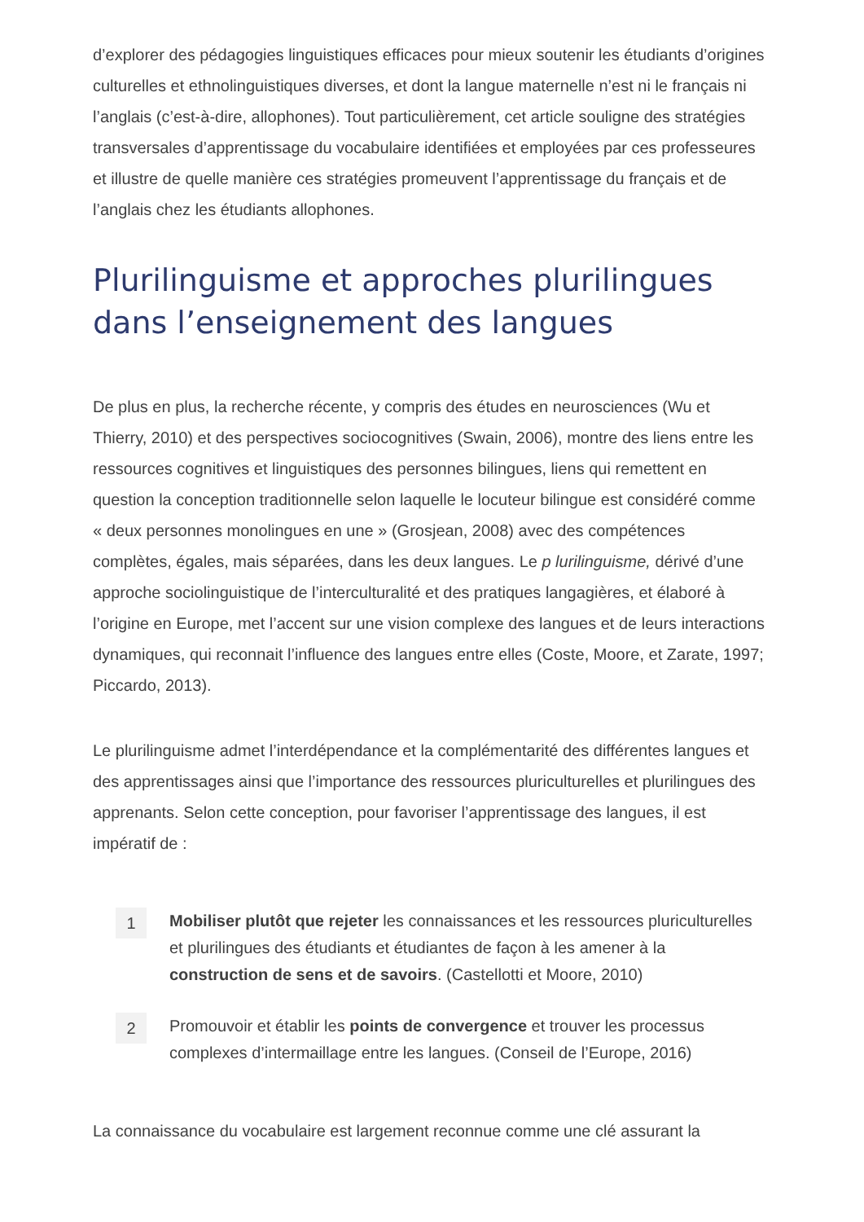d’explorer des pédagogies linguistiques efficaces pour mieux soutenir les étudiants d’origines culturelles et ethnolinguistiques diverses, et dont la langue maternelle n’est ni le français ni l’anglais (c’est-à-dire, allophones). Tout particulièrement, cet article souligne des stratégies transversales d’apprentissage du vocabulaire identifiées et employées par ces professeures et illustre de quelle manière ces stratégies promeuvent l’apprentissage du français et de l’anglais chez les étudiants allophones.
Plurilinguisme et approches plurilingues dans l’enseignement des langues
De plus en plus, la recherche récente, y compris des études en neurosciences (Wu et Thierry, 2010) et des perspectives sociocognitives (Swain, 2006), montre des liens entre les ressources cognitives et linguistiques des personnes bilingues, liens qui remettent en question la conception traditionnelle selon laquelle le locuteur bilingue est considéré comme « deux personnes monolingues en une » (Grosjean, 2008) avec des compétences complètes, égales, mais séparées, dans les deux langues. Le p lurilinguisme, dérivé d’une approche sociolinguistique de l’interculturalité et des pratiques langagières, et élaboré à l’origine en Europe, met l’accent sur une vision complexe des langues et de leurs interactions dynamiques, qui reconnait l’influence des langues entre elles (Coste, Moore, et Zarate, 1997; Piccardo, 2013).
Le plurilinguisme admet l’interdépendance et la complémentarité des différentes langues et des apprentissages ainsi que l’importance des ressources pluriculturelles et plurilingues des apprenants. Selon cette conception, pour favoriser l’apprentissage des langues, il est impératif de :
1
Mobiliser plutôt que rejeter les connaissances et les ressources pluriculturelles et plurilingues des étudiants et étudiantes de façon à les amener à la construction de sens et de savoirs. (Castellotti et Moore, 2010)
2
Promouvoir et établir les points de convergence et trouver les processus complexes d’intermaillage entre les langues. (Conseil de l’Europe, 2016)
La connaissance du vocabulaire est largement reconnue comme une clé assurant la